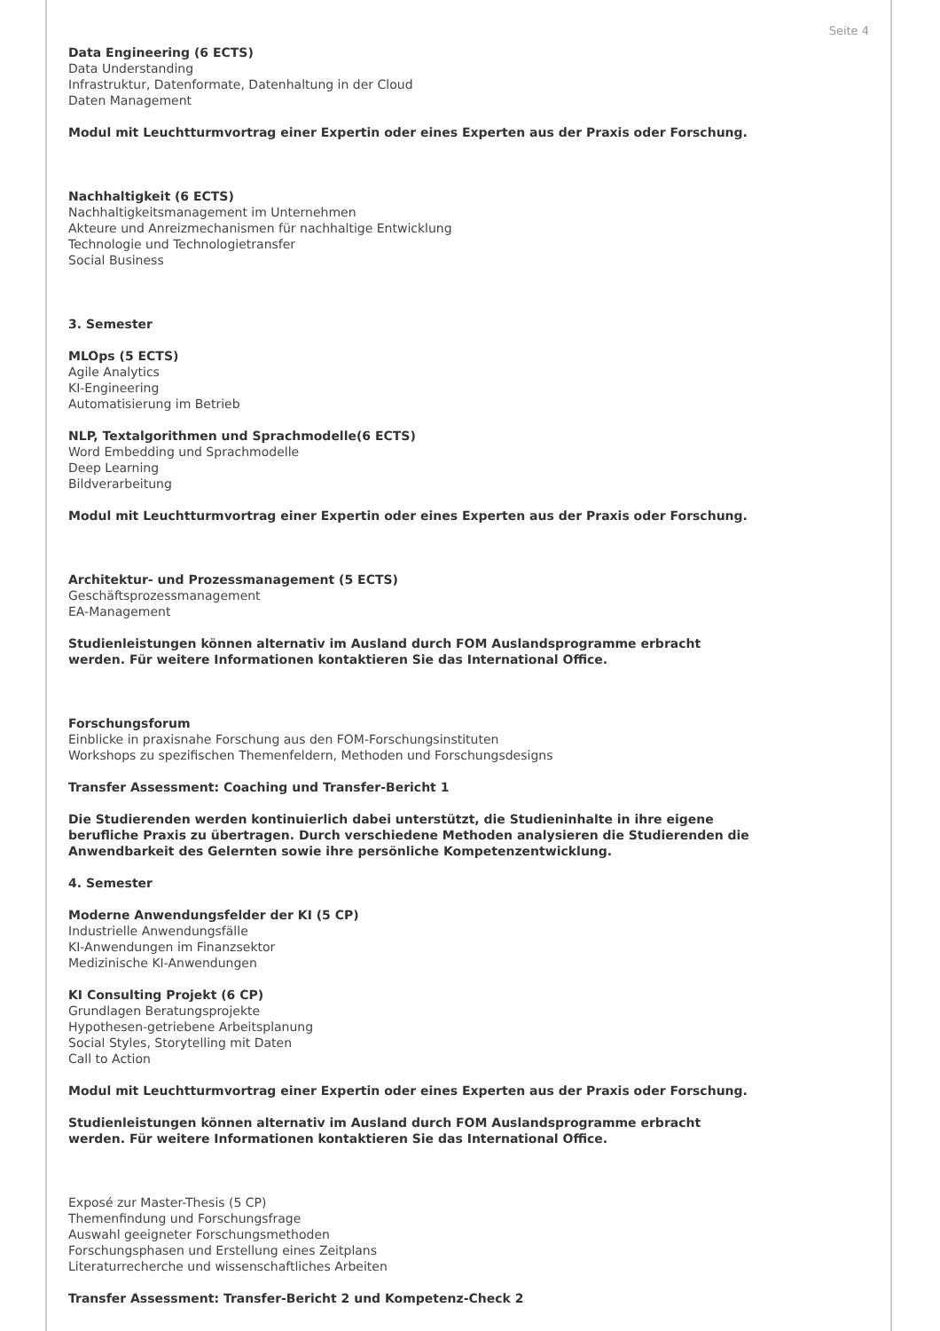Seite 4
Data Engineering (6 ECTS)
Data Understanding
Infrastruktur, Datenformate, Datenhaltung in der Cloud
Daten Management
Modul mit Leuchtturmvortrag einer Expertin oder eines Experten aus der Praxis oder Forschung.
Nachhaltigkeit (6 ECTS)
Nachhaltigkeitsmanagement im Unternehmen
Akteure und Anreizmechanismen für nachhaltige Entwicklung
Technologie und Technologietransfer
Social Business
3. Semester
MLOps (5 ECTS)
Agile Analytics
KI-Engineering
Automatisierung im Betrieb
NLP, Textalgorithmen und Sprachmodelle(6 ECTS)
Word Embedding und Sprachmodelle
Deep Learning
Bildverarbeitung
Modul mit Leuchtturmvortrag einer Expertin oder eines Experten aus der Praxis oder Forschung.
Architektur- und Prozessmanagement (5 ECTS)
Geschäftsprozessmanagement
EA-Management
Studienleistungen können alternativ im Ausland durch FOM Auslandsprogramme erbracht
werden. Für weitere Informationen kontaktieren Sie das International Office.
Forschungsforum
Einblicke in praxisnahe Forschung aus den FOM-Forschungsinstituten
Workshops zu spezifischen Themenfeldern, Methoden und Forschungsdesigns
Transfer Assessment: Coaching und Transfer-Bericht 1
Die Studierenden werden kontinuierlich dabei unterstützt, die Studieninhalte in ihre eigene
berufliche Praxis zu übertragen. Durch verschiedene Methoden analysieren die Studierenden die
Anwendbarkeit des Gelernten sowie ihre persönliche Kompetenzentwicklung.
4. Semester
Moderne Anwendungsfelder der KI (5 CP)
Industrielle Anwendungsfälle
KI-Anwendungen im Finanzsektor
Medizinische KI-Anwendungen
KI Consulting Projekt (6 CP)
Grundlagen Beratungsprojekte
Hypothesen-getriebene Arbeitsplanung
Social Styles, Storytelling mit Daten
Call to Action
Modul mit Leuchtturmvortrag einer Expertin oder eines Experten aus der Praxis oder Forschung.
Studienleistungen können alternativ im Ausland durch FOM Auslandsprogramme erbracht
werden. Für weitere Informationen kontaktieren Sie das International Office.
Exposé zur Master-Thesis (5 CP)
Themenfindung und Forschungsfrage
Auswahl geeigneter Forschungsmethoden
Forschungsphasen und Erstellung eines Zeitplans
Literaturrecherche und wissenschaftliches Arbeiten
Transfer Assessment: Transfer-Bericht 2 und Kompetenz-Check 2